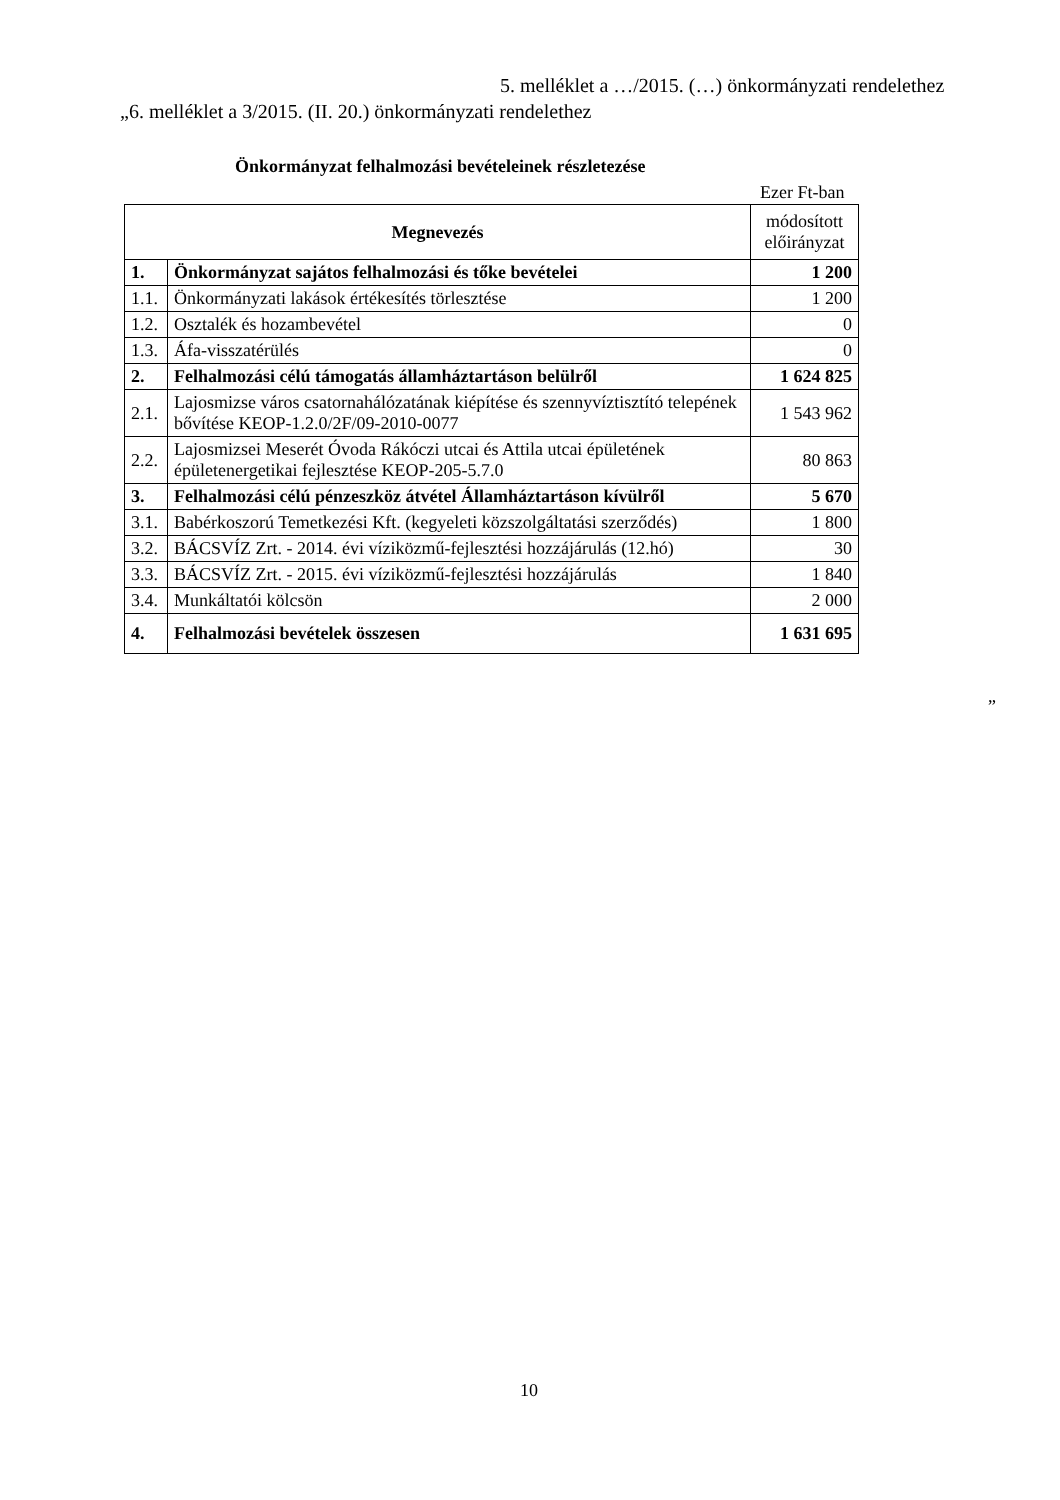5. melléklet a …/2015. (…) önkormányzati rendelethez
„6. melléklet a 3/2015. (II. 20.) önkormányzati rendelethez
Önkormányzat felhalmozási bevételeinek részletezése
Ezer Ft-ban
| Megnevezés | | módosított előirányzat |
| --- | --- | --- |
| 1. | Önkormányzat sajátos felhalmozási és tőke bevételei | 1 200 |
| 1.1. | Önkormányzati lakások értékesítés törlesztése | 1 200 |
| 1.2. | Osztalék és hozambevétel | 0 |
| 1.3. | Áfa-visszatérülés | 0 |
| 2. | Felhalmozási célú támogatás államháztartáson belülről | 1 624 825 |
| 2.1. | Lajosmizse város csatornahálózatának kiépítése és szennyvíztisztító telepének bővítése KEOP-1.2.0/2F/09-2010-0077 | 1 543 962 |
| 2.2. | Lajosmizsei Meserét Óvoda Rákóczi utcai és Attila utcai épületének épületenergetikai fejlesztése KEOP-205-5.7.0 | 80 863 |
| 3. | Felhalmozási célú pénzeszköz átvétel Államháztartáson kívülről | 5 670 |
| 3.1. | Babérkoszorú Temetkezési Kft. (kegyeleti közszolgáltatási szerződés) | 1 800 |
| 3.2. | BÁCSVÍZ Zrt. - 2014. évi víziközmű-fejlesztési hozzájárulás (12.hó) | 30 |
| 3.3. | BÁCSVÍZ Zrt. - 2015. évi víziközmű-fejlesztési hozzájárulás | 1 840 |
| 3.4. | Munkáltatói kölcsön | 2 000 |
| 4. | Felhalmozási bevételek összesen | 1 631 695 |
”
10